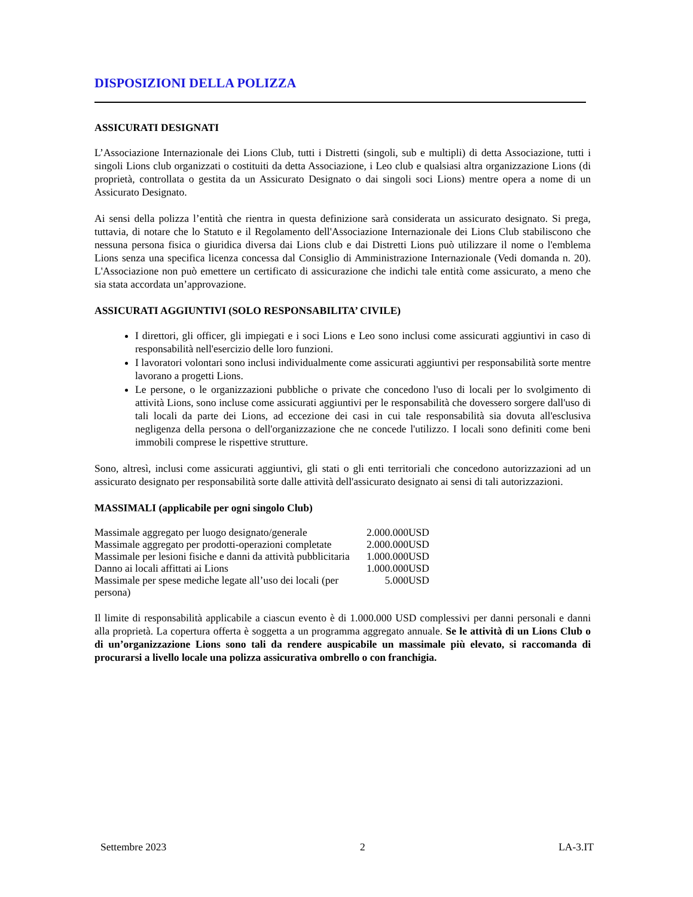DISPOSIZIONI DELLA POLIZZA
ASSICURATI DESIGNATI
L’Associazione Internazionale dei Lions Club, tutti i Distretti (singoli, sub e multipli) di detta Associazione, tutti i singoli Lions club organizzati o costituiti da detta Associazione, i Leo club e qualsiasi altra organizzazione Lions (di proprietà, controllata o gestita da un Assicurato Designato o dai singoli soci Lions) mentre opera a nome di un Assicurato Designato.
Ai sensi della polizza l’entità che rientra in questa definizione sarà considerata un assicurato designato. Si prega, tuttavia, di notare che lo Statuto e il Regolamento dell'Associazione Internazionale dei Lions Club stabiliscono che nessuna persona fisica o giuridica diversa dai Lions club e dai Distretti Lions può utilizzare il nome o l'emblema Lions senza una specifica licenza concessa dal Consiglio di Amministrazione Internazionale (Vedi domanda n. 20). L'Associazione non può emettere un certificato di assicurazione che indichi tale entità come assicurato, a meno che sia stata accordata un’approvazione.
ASSICURATI AGGIUNTIVI (SOLO RESPONSABILITA’ CIVILE)
I direttori, gli officer, gli impiegati e i soci Lions e Leo sono inclusi come assicurati aggiuntivi in caso di responsabilità nell'esercizio delle loro funzioni.
I lavoratori volontari sono inclusi individualmente come assicurati aggiuntivi per responsabilità sorte mentre lavorano a progetti Lions.
Le persone, o le organizzazioni pubbliche o private che concedono l'uso di locali per lo svolgimento di attività Lions, sono incluse come assicurati aggiuntivi per le responsabilità che dovessero sorgere dall'uso di tali locali da parte dei Lions, ad eccezione dei casi in cui tale responsabilità sia dovuta all'esclusiva negligenza della persona o dell'organizzazione che ne concede l'utilizzo. I locali sono definiti come beni immobili comprese le rispettive strutture.
Sono, altresì, inclusi come assicurati aggiuntivi, gli stati o gli enti territoriali che concedono autorizzazioni ad un assicurato designato per responsabilità sorte dalle attività dell'assicurato designato ai sensi di tali autorizzazioni.
MASSIMALI (applicabile per ogni singolo Club)
| Massimale aggregato per luogo designato/generale | 2.000.000USD |
| Massimale aggregato per prodotti-operazioni completate | 2.000.000USD |
| Massimale per lesioni fisiche e danni da attività pubblicitaria | 1.000.000USD |
| Danno ai locali affittati ai Lions | 1.000.000USD |
| Massimale per spese mediche legate all’uso dei locali (per persona) | 5.000USD |
Il limite di responsabilità applicabile a ciascun evento è di 1.000.000 USD complessivi per danni personali e danni alla proprietà. La copertura offerta è soggetta a un programma aggregato annuale. Se le attività di un Lions Club o di un’organizzazione Lions sono tali da rendere auspicabile un massimale più elevato, si raccomanda di procurarsi a livello locale una polizza assicurativa ombrello o con franchigia.
Settembre 2023 2 LA-3.IT